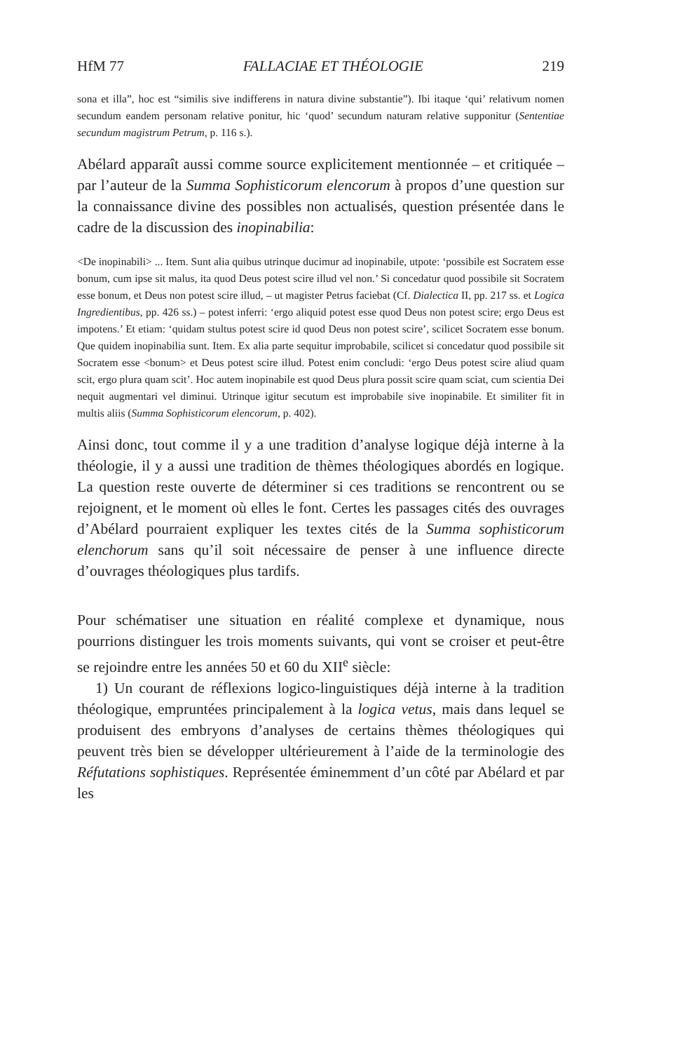HfM 77 FALLACIAE ET THÉOLOGIE 219
sona et illa”, hoc est “similis sive indifferens in natura divine substantie”). Ibi itaque ‘qui’ relativum nomen secundum eandem personam relative ponitur, hic ‘quod’ secundum naturam relative supponitur (Sententiae secundum magistrum Petrum, p. 116 s.).
Abélard apparaît aussi comme source explicitement mentionnée – et critiquée – par l’auteur de la Summa Sophisticorum elencorum à propos d’une question sur la connaissance divine des possibles non actualisés, question présentée dans le cadre de la discussion des inopinabilia:
<De inopinabili> ... Item. Sunt alia quibus utrinque ducimur ad inopinabile, utpote: ‘possibile est Socratem esse bonum, cum ipse sit malus, ita quod Deus potest scire illud vel non.’ Si concedatur quod possibile sit Socratem esse bonum, et Deus non potest scire illud, – ut magister Petrus faciebat (Cf. Dialectica II, pp. 217 ss. et Logica Ingredientibus, pp. 426 ss.) – potest inferri: ‘ergo aliquid potest esse quod Deus non potest scire; ergo Deus est impotens.’ Et etiam: ‘quidam stultus potest scire id quod Deus non potest scire’, scilicet Socratem esse bonum. Que quidem inopinabilia sunt. Item. Ex alia parte sequitur improbabile, scilicet si concedatur quod possibile sit Socratem esse <bonum> et Deus potest scire illud. Potest enim concludi: ‘ergo Deus potest scire aliud quam scit, ergo plura quam scit’. Hoc autem inopinabile est quod Deus plura possit scire quam sciat, cum scientia Dei nequit augmentari vel diminui. Utrinque igitur secutum est improbabile sive inopinabile. Et similiter fit in multis aliis (Summa Sophisticorum elencorum, p. 402).
Ainsi donc, tout comme il y a une tradition d’analyse logique déjà interne à la théologie, il y a aussi une tradition de thèmes théologiques abordés en logique. La question reste ouverte de déterminer si ces traditions se rencontrent ou se rejoignent, et le moment où elles le font. Certes les passages cités des ouvrages d’Abélard pourraient expliquer les textes cités de la Summa sophisticorum elenchorum sans qu’il soit nécessaire de penser à une influence directe d’ouvrages théologiques plus tardifs.
Pour schématiser une situation en réalité complexe et dynamique, nous pourrions distinguer les trois moments suivants, qui vont se croiser et peut-être se rejoindre entre les années 50 et 60 du XII<sup>e</sup> siècle:
1) Un courant de réflexions logico-linguistiques déjà interne à la tradition théologique, empruntées principalement à la logica vetus, mais dans lequel se produisent des embryons d’analyses de certains thèmes théologiques qui peuvent très bien se développer ultérieurement à l’aide de la terminologie des Réfutations sophistiques. Représentée éminemment d’un côté par Abélard et par les